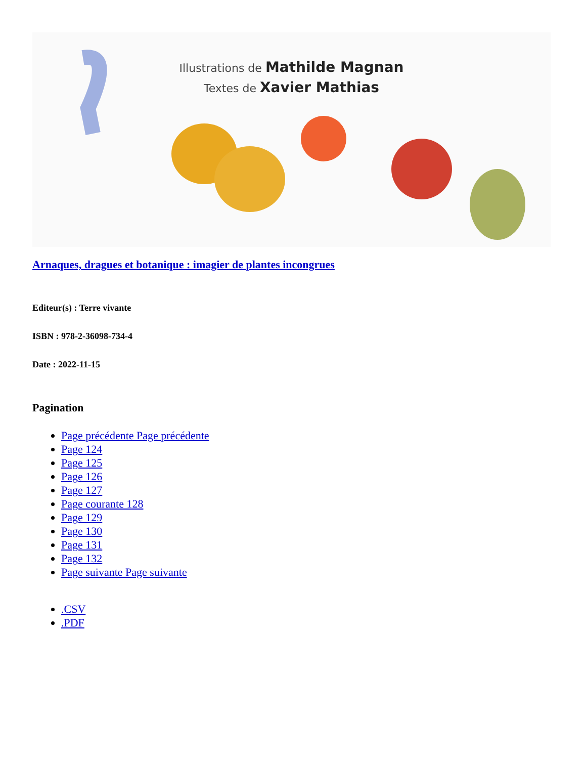Illustrations de Mathilde Magnan
Textes de Xavier Mathias
Arnaques, dragues et botanique : imagier de plantes incongrues
Editeur(s) : Terre vivante
ISBN : 978-2-36098-734-4
Date : 2022-11-15
Pagination
Page précédente Page précédente
Page 124
Page 125
Page 126
Page 127
Page courante 128
Page 129
Page 130
Page 131
Page 132
Page suivante Page suivante
.CSV
.PDF